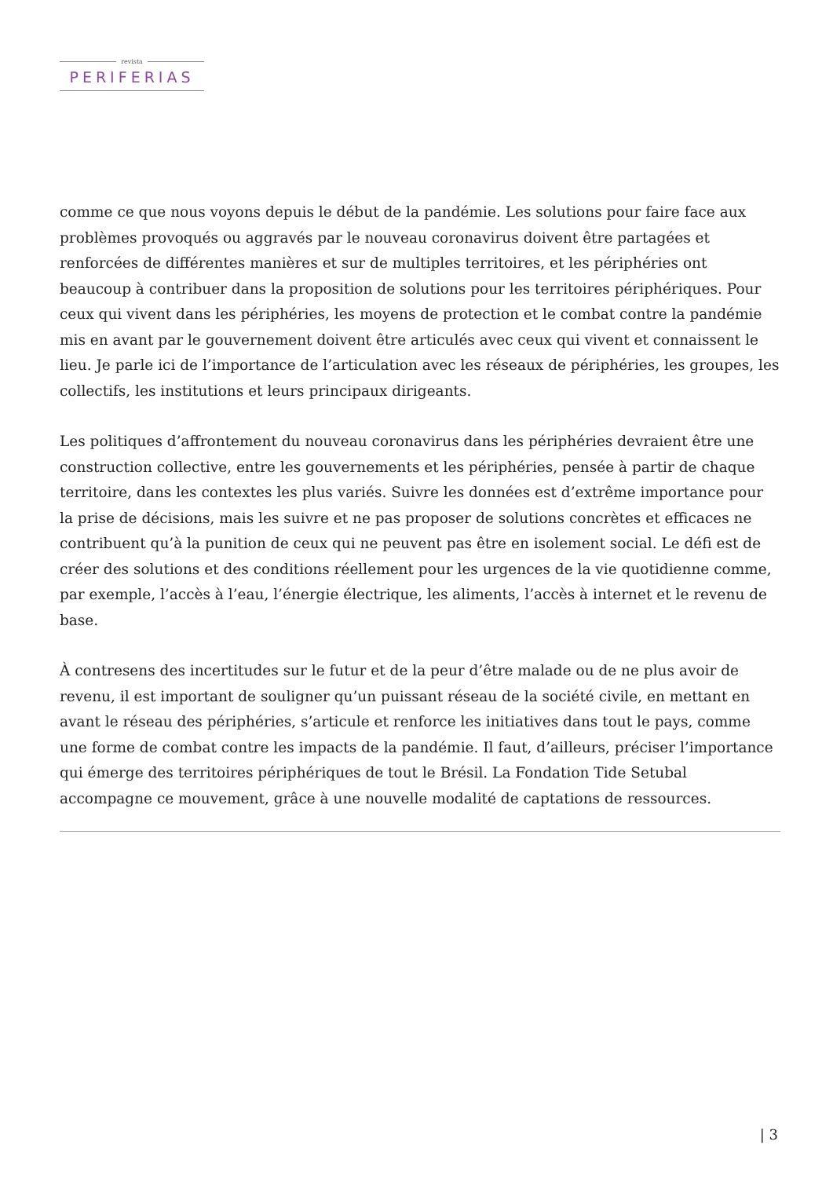revista
PERIFERIAS
comme ce que nous voyons depuis le début de la pandémie. Les solutions pour faire face aux problèmes provoqués ou aggravés par le nouveau coronavirus doivent être partagées et renforcées de différentes manières et sur de multiples territoires, et les périphéries ont beaucoup à contribuer dans la proposition de solutions pour les territoires périphériques. Pour ceux qui vivent dans les périphéries, les moyens de protection et le combat contre la pandémie mis en avant par le gouvernement doivent être articulés avec ceux qui vivent et connaissent le lieu. Je parle ici de l’importance de l’articulation avec les réseaux de périphéries, les groupes, les collectifs, les institutions et leurs principaux dirigeants.
Les politiques d’affrontement du nouveau coronavirus dans les périphéries devraient être une construction collective, entre les gouvernements et les périphéries, pensée à partir de chaque territoire, dans les contextes les plus variés. Suivre les données est d’extrême importance pour la prise de décisions, mais les suivre et ne pas proposer de solutions concrètes et efficaces ne contribuent qu’à la punition de ceux qui ne peuvent pas être en isolement social. Le défi est de créer des solutions et des conditions réellement pour les urgences de la vie quotidienne comme, par exemple, l’accès à l’eau, l’énergie électrique, les aliments, l’accès à internet et le revenu de base.
À contresens des incertitudes sur le futur et de la peur d’être malade ou de ne plus avoir de revenu, il est important de souligner qu’un puissant réseau de la société civile, en mettant en avant le réseau des périphéries, s’articule et renforce les initiatives dans tout le pays, comme une forme de combat contre les impacts de la pandémie. Il faut, d’ailleurs, préciser l’importance qui émerge des territoires périphériques de tout le Brésil. La Fondation Tide Setubal accompagne ce mouvement, grâce à une nouvelle modalité de captations de ressources.
| 3